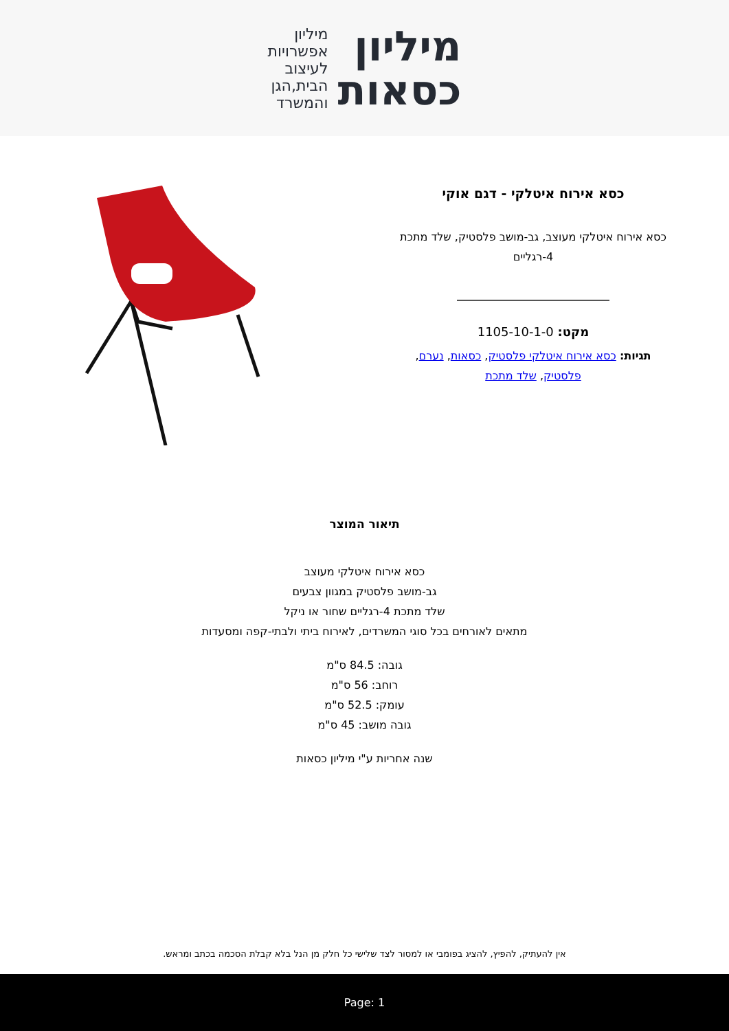מיליון
כסאות
מיליון
אפשרויות
לעיצוב
הבית,הגן
והמשרד
כסא אירוח איטלקי - דגם אוקי
כסא אירוח איטלקי מעוצב, גב-מושב פלסטיק, שלד מתכת 4-רגליים
מקט: 1105-10-1-0
תגיות: כסא אירוח איטלקי פלסטיק, כסאות, נערם, פלסטיק, שלד מתכת
תיאור המוצר
כסא אירוח איטלקי מעוצב
גב-מושב פלסטיק במגוון צבעים
שלד מתכת 4-רגליים שחור או ניקל
מתאים לאורחים בכל סוגי המשרדים, לאירוח ביתי ולבתי-קפה ומסעדות
גובה: 84.5 ס"מ
רוחב: 56 ס"מ
עומק: 52.5 ס"מ
גובה מושב: 45 ס"מ
שנה אחריות ע"י מיליון כסאות
אין להעתיק, להפיץ, להציג בפומבי או למסור לצד שלישי כל חלק מן הנל בלא קבלת הסכמה בכתב ומראש.
Page: 1